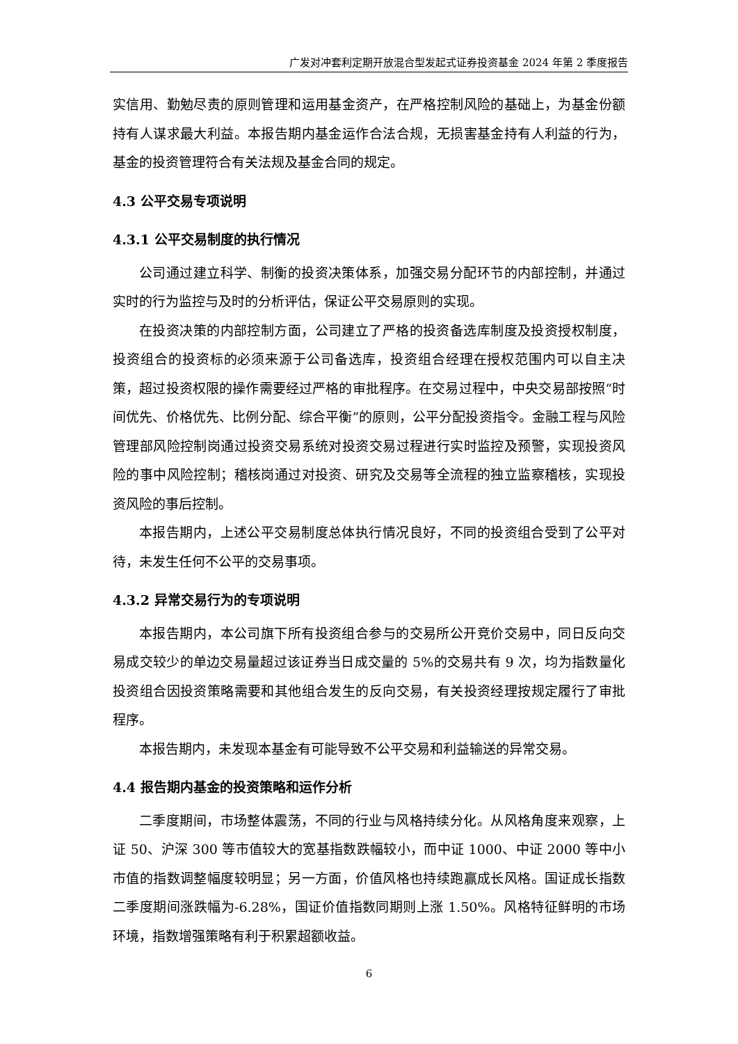广发对冲套利定期开放混合型发起式证券投资基金 2024 年第 2 季度报告
实信用、勤勉尽责的原则管理和运用基金资产，在严格控制风险的基础上，为基金份额持有人谋求最大利益。本报告期内基金运作合法合规，无损害基金持有人利益的行为，基金的投资管理符合有关法规及基金合同的规定。
4.3 公平交易专项说明
4.3.1 公平交易制度的执行情况
公司通过建立科学、制衡的投资决策体系，加强交易分配环节的内部控制，并通过实时的行为监控与及时的分析评估，保证公平交易原则的实现。
在投资决策的内部控制方面，公司建立了严格的投资备选库制度及投资授权制度，投资组合的投资标的必须来源于公司备选库，投资组合经理在授权范围内可以自主决策，超过投资权限的操作需要经过严格的审批程序。在交易过程中，中央交易部按照“时间优先、价格优先、比例分配、综合平衡”的原则，公平分配投资指令。金融工程与风险管理部风险控制岗通过投资交易系统对投资交易过程进行实时监控及预警，实现投资风险的事中风险控制；稽核岗通过对投资、研究及交易等全流程的独立监察稽核，实现投资风险的事后控制。
本报告期内，上述公平交易制度总体执行情况良好，不同的投资组合受到了公平对待，未发生任何不公平的交易事项。
4.3.2 异常交易行为的专项说明
本报告期内，本公司旗下所有投资组合参与的交易所公开竞价交易中，同日反向交易成交较少的单边交易量超过该证券当日成交量的 5%的交易共有 9 次，均为指数量化投资组合因投资策略需要和其他组合发生的反向交易，有关投资经理按规定履行了审批程序。
本报告期内，未发现本基金有可能导致不公平交易和利益输送的异常交易。
4.4 报告期内基金的投资策略和运作分析
二季度期间，市场整体震荡，不同的行业与风格持续分化。从风格角度来观察，上证 50、沪深 300 等市值较大的宽基指数跌幅较小，而中证 1000、中证 2000 等中小市值的指数调整幅度较明显；另一方面，价值风格也持续跑赢成长风格。国证成长指数二季度期间涨跌幅为-6.28%，国证价值指数同期则上涨 1.50%。风格特征鲜明的市场环境，指数增强策略有利于积累超额收益。
6